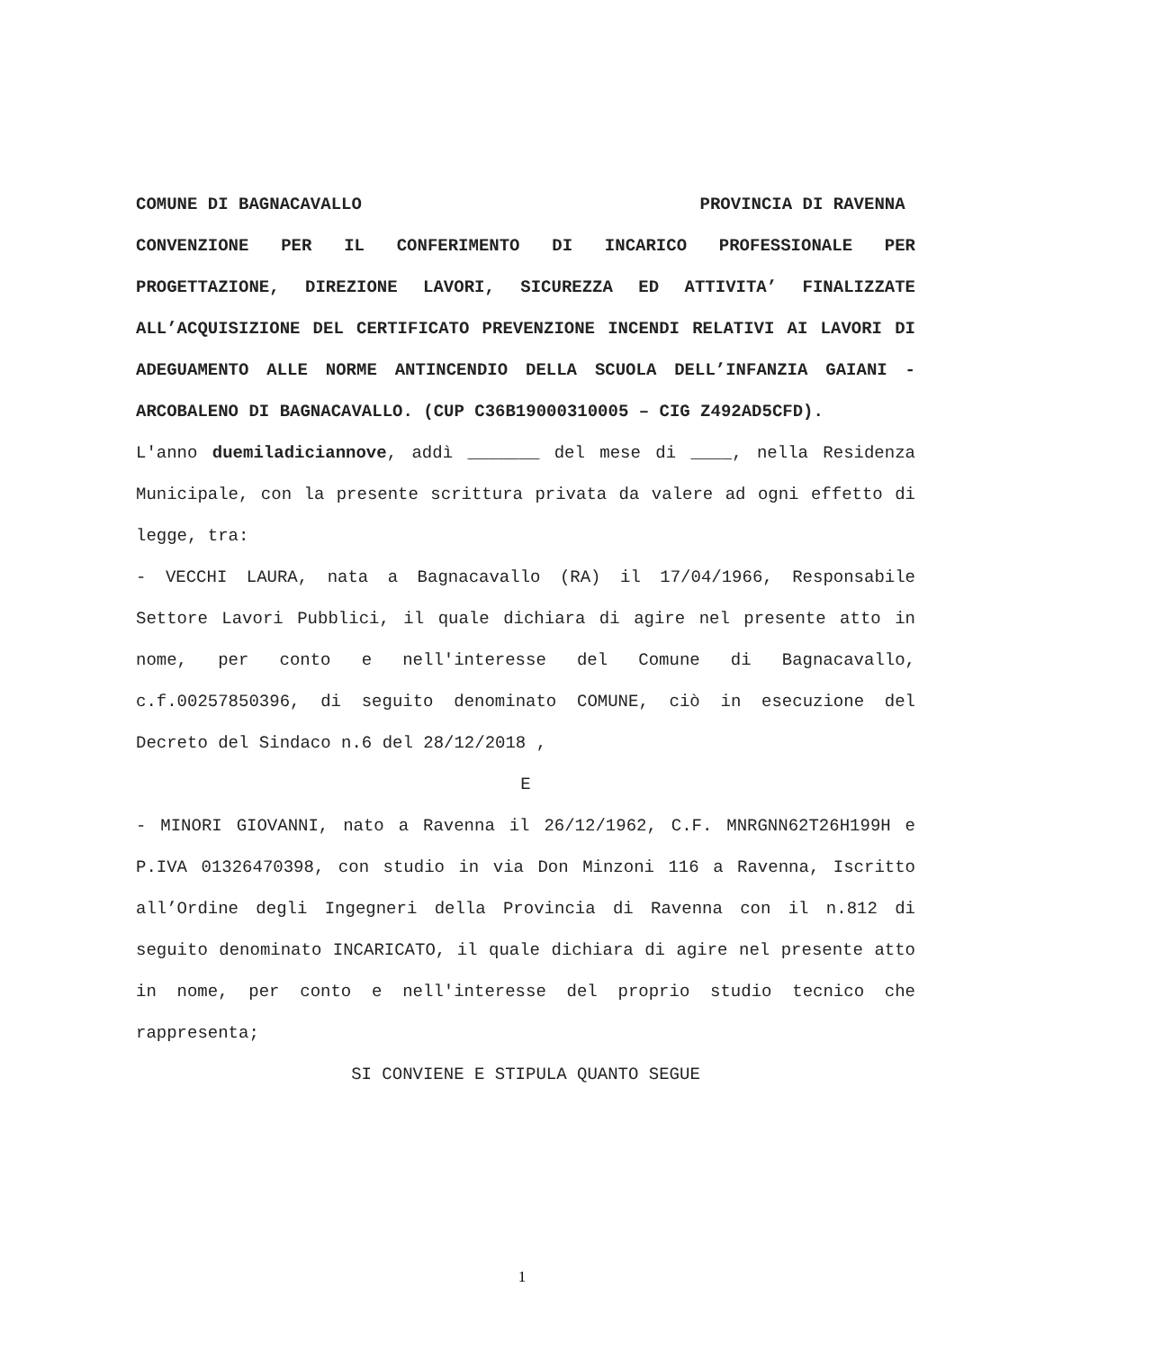COMUNE DI BAGNACAVALLO PROVINCIA DI RAVENNA
CONVENZIONE PER IL CONFERIMENTO DI INCARICO PROFESSIONALE PER PROGETTAZIONE, DIREZIONE LAVORI, SICUREZZA ED ATTIVITA’ FINALIZZATE ALL’ACQUISIZIONE DEL CERTIFICATO PREVENZIONE INCENDI RELATIVI AI LAVORI DI ADEGUAMENTO ALLE NORME ANTINCENDIO DELLA SCUOLA DELL’INFANZIA GAIANI - ARCOBALENO DI BAGNACAVALLO. (CUP C36B19000310005 – CIG Z492AD5CFD).
L'anno duemiladiciannove, addì _______ del mese di ____, nella Residenza Municipale, con la presente scrittura privata da valere ad ogni effetto di legge, tra:
- VECCHI LAURA, nata a Bagnacavallo (RA) il 17/04/1966, Responsabile Settore Lavori Pubblici, il quale dichiara di agire nel presente atto in nome, per conto e nell'interesse del Comune di Bagnacavallo, c.f.00257850396, di seguito denominato COMUNE, ciò in esecuzione del Decreto del Sindaco n.6 del 28/12/2018 ,
E
- MINORI GIOVANNI, nato a Ravenna il 26/12/1962, C.F. MNRGNN62T26H199H e P.IVA 01326470398, con studio in via Don Minzoni 116 a Ravenna, Iscritto all’Ordine degli Ingegneri della Provincia di Ravenna con il n.812 di seguito denominato INCARICATO, il quale dichiara di agire nel presente atto in nome, per conto e nell'interesse del proprio studio tecnico che rappresenta;
SI CONVIENE E STIPULA QUANTO SEGUE
1